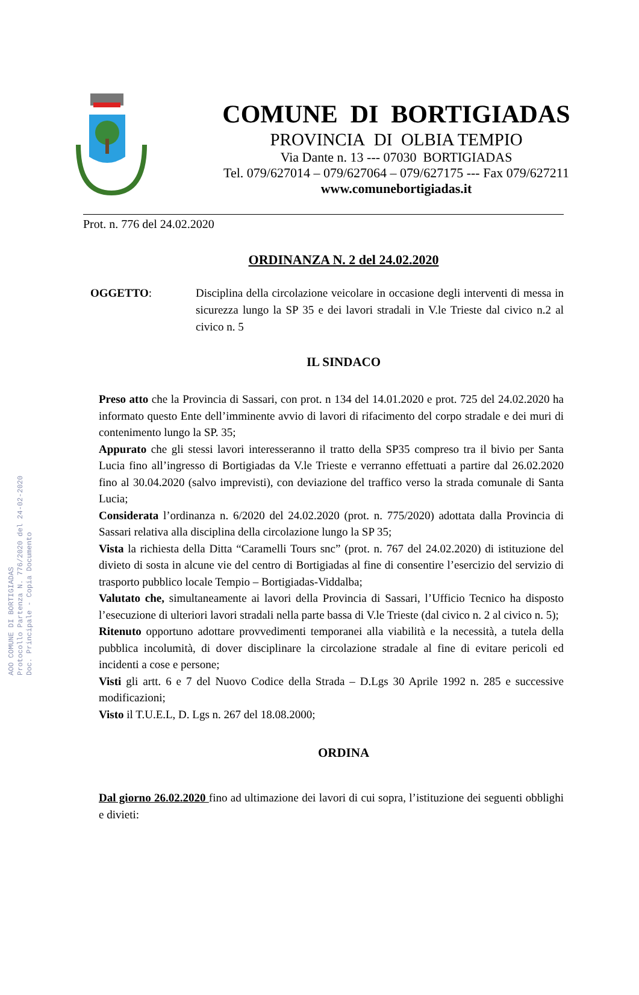AOO COMUNE DI BORTIGIADAS
Protocollo Partenza N. 776/2020 del 24-02-2020
Doc. Principale - Copia Documento
COMUNE DI BORTIGIADAS
PROVINCIA DI OLBIA TEMPIO
Via Dante n. 13 --- 07030 BORTIGIADAS
Tel. 079/627014 – 079/627064 – 079/627175 --- Fax 079/627211
www.comunebortigiadas.it
Prot. n. 776 del 24.02.2020
ORDINANZA N. 2 del 24.02.2020
OGGETTO: Disciplina della circolazione veicolare in occasione degli interventi di messa in sicurezza lungo la SP 35 e dei lavori stradali in V.le Trieste dal civico n.2 al civico n. 5
IL SINDACO
Preso atto che la Provincia di Sassari, con prot. n 134 del 14.01.2020 e prot. 725 del 24.02.2020 ha informato questo Ente dell’imminente avvio di lavori di rifacimento del corpo stradale e dei muri di contenimento lungo la SP. 35;
Appurato che gli stessi lavori interesseranno il tratto della SP35 compreso tra il bivio per Santa Lucia fino all’ingresso di Bortigiadas da V.le Trieste e verranno effettuati a partire dal 26.02.2020 fino al 30.04.2020 (salvo imprevisti), con deviazione del traffico verso la strada comunale di Santa Lucia;
Considerata l’ordinanza n. 6/2020 del 24.02.2020 (prot. n. 775/2020) adottata dalla Provincia di Sassari relativa alla disciplina della circolazione lungo la SP 35;
Vista la richiesta della Ditta “Caramelli Tours snc” (prot. n. 767 del 24.02.2020) di istituzione del divieto di sosta in alcune vie del centro di Bortigiadas al fine di consentire l’esercizio del servizio di trasporto pubblico locale Tempio – Bortigiadas-Viddalba;
Valutato che, simultaneamente ai lavori della Provincia di Sassari, l’Ufficio Tecnico ha disposto l’esecuzione di ulteriori lavori stradali nella parte bassa di V.le Trieste (dal civico n. 2 al civico n. 5);
Ritenuto opportuno adottare provvedimenti temporanei alla viabilità e la necessità, a tutela della pubblica incolumità, di dover disciplinare la circolazione stradale al fine di evitare pericoli ed incidenti a cose e persone;
Visti gli artt. 6 e 7 del Nuovo Codice della Strada – D.Lgs 30 Aprile 1992 n. 285 e successive modificazioni;
Visto il T.U.E.L, D. Lgs n. 267 del 18.08.2000;
ORDINA
Dal giorno 26.02.2020 fino ad ultimazione dei lavori di cui sopra, l’istituzione dei seguenti obblighi e divieti: